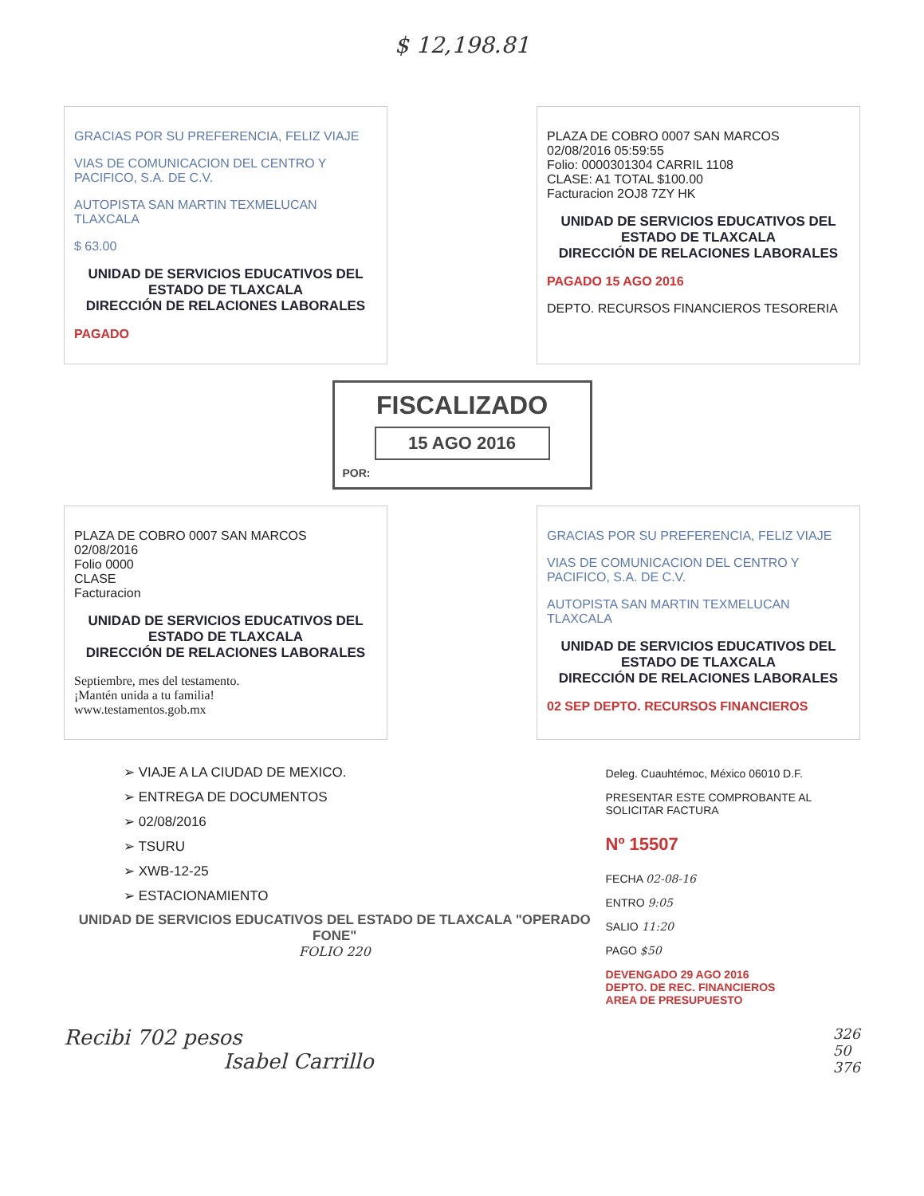$ 12,198.81
GRACIAS POR SU PREFERENCIA, FELIZ VIAJE
VIAS DE COMUNICACION DEL CENTRO Y PACIFICO, S.A. DE C.V.
AUTOPISTA SAN MARTIN TEXMELUCAN TLAXCALA
$ 63.00
UNIDAD DE SERVICIOS EDUCATIVOS DEL ESTADO DE TLAXCALA
DIRECCIÓN DE RELACIONES LABORALES
PAGADO
PLAZA DE COBRO 0007 SAN MARCOS
02/08/2016 05:59:55
Folio: 0000301304 CARRIL 1108
CLASE: A1 TOTAL $100.00
Facturacion 2OJ8 7ZY HK
UNIDAD DE SERVICIOS EDUCATIVOS DEL ESTADO DE TLAXCALA
DIRECCIÓN DE RELACIONES LABORALES
PAGADO 15 AGO 2016
DEPTO. RECURSOS FINANCIEROS TESORERIA
FISCALIZADO
15 AGO 2016
POR:
PLAZA DE COBRO 0007 SAN MARCOS
02/08/2016
Folio 0000
CLASE
Facturacion
UNIDAD DE SERVICIOS EDUCATIVOS DEL ESTADO DE TLAXCALA
DIRECCIÓN DE RELACIONES LABORALES
Septiembre, mes del testamento.
¡Mantén unida a tu familia!
www.testamentos.gob.mx
GRACIAS POR SU PREFERENCIA, FELIZ VIAJE
VIAS DE COMUNICACION DEL CENTRO Y PACIFICO, S.A. DE C.V.
AUTOPISTA SAN MARTIN TEXMELUCAN TLAXCALA
UNIDAD DE SERVICIOS EDUCATIVOS DEL ESTADO DE TLAXCALA
DIRECCIÓN DE RELACIONES LABORALES
02 SEP DEPTO. RECURSOS FINANCIEROS
➢ VIAJE A LA CIUDAD DE MEXICO.
➢ ENTREGA DE DOCUMENTOS
➢ 02/08/2016
➢ TSURU
➢ XWB-12-25
➢ ESTACIONAMIENTO
UNIDAD DE SERVICIOS EDUCATIVOS DEL ESTADO DE TLAXCALA "OPERADO FONE"
FOLIO 220
Deleg. Cuauhtémoc, México 06010 D.F.
PRESENTAR ESTE COMPROBANTE AL SOLICITAR FACTURA
Nº 15507
FECHA 02-08-16
ENTRO 9:05
SALIO 11:20
PAGO $50
DEVENGADO 29 AGO 2016
DEPTO. DE REC. FINANCIEROS
AREA DE PRESUPUESTO
Recibi 702 pesos
Isabel Carrillo
326
50
376